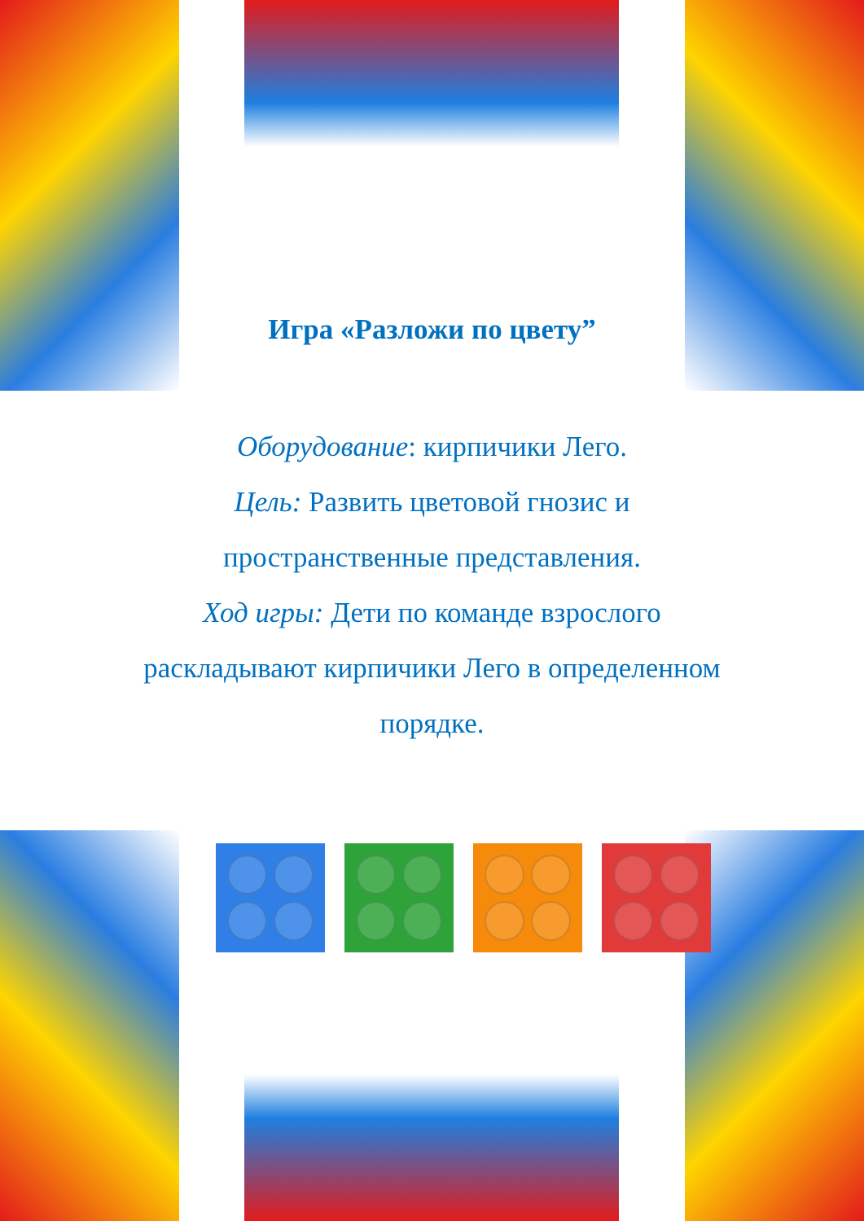Игра «Разложи по цвету”
Оборудование: кирпичики Лего.
Цель: Развить цветовой гнозис и
пространственные представления.
Ход игры: Дети по команде взрослого
раскладывают кирпичики Лего в определенном
порядке.